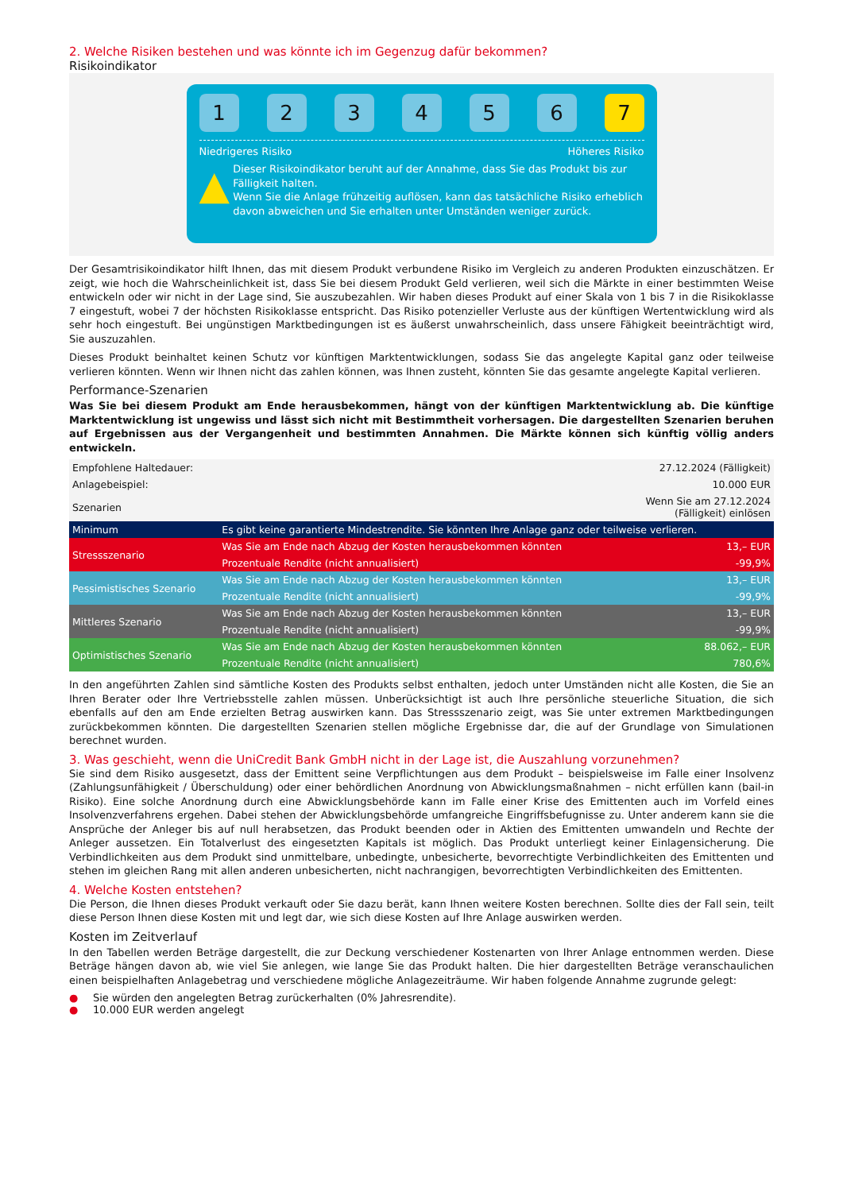2. Welche Risiken bestehen und was könnte ich im Gegenzug dafür bekommen?
Risikoindikator
1 2 3 4 5 6 7
Niedrigeres Risiko Höheres Risiko
▲
Dieser Risikoindikator beruht auf der Annahme, dass Sie das Produkt bis zur Fälligkeit halten.
Wenn Sie die Anlage frühzeitig auflösen, kann das tatsächliche Risiko erheblich davon abweichen und Sie erhalten unter Umständen weniger zurück.
Der Gesamtrisikoindikator hilft Ihnen, das mit diesem Produkt verbundene Risiko im Vergleich zu anderen Produkten einzuschätzen. Er zeigt, wie hoch die Wahrscheinlichkeit ist, dass Sie bei diesem Produkt Geld verlieren, weil sich die Märkte in einer bestimmten Weise entwickeln oder wir nicht in der Lage sind, Sie auszubezahlen. Wir haben dieses Produkt auf einer Skala von 1 bis 7 in die Risikoklasse 7 eingestuft, wobei 7 der höchsten Risikoklasse entspricht. Das Risiko potenzieller Verluste aus der künftigen Wertentwicklung wird als sehr hoch eingestuft. Bei ungünstigen Marktbedingungen ist es äußerst unwahrscheinlich, dass unsere Fähigkeit beeinträchtigt wird, Sie auszuzahlen.
Dieses Produkt beinhaltet keinen Schutz vor künftigen Marktentwicklungen, sodass Sie das angelegte Kapital ganz oder teilweise verlieren könnten. Wenn wir Ihnen nicht das zahlen können, was Ihnen zusteht, könnten Sie das gesamte angelegte Kapital verlieren.
Performance-Szenarien
Was Sie bei diesem Produkt am Ende herausbekommen, hängt von der künftigen Marktentwicklung ab. Die künftige Marktentwicklung ist ungewiss und lässt sich nicht mit Bestimmtheit vorhersagen. Die dargestellten Szenarien beruhen auf Ergebnissen aus der Vergangenheit und bestimmten Annahmen. Die Märkte können sich künftig völlig anders entwickeln.
| Empfohlene Haltedauer: | | 27.12.2024 (Fälligkeit) |
| Anlagebeispiel: | | 10.000 EUR |
| Szenarien | | Wenn Sie am 27.12.2024 (Fälligkeit) einlösen |
| Minimum | Es gibt keine garantierte Mindestrendite. Sie könnten Ihre Anlage ganz oder teilweise verlieren. | |
| Stressszenario | Was Sie am Ende nach Abzug der Kosten herausbekommen könnten | 13,– EUR |
| | Prozentuale Rendite (nicht annualisiert) | -99,9% |
| Pessimistisches Szenario | Was Sie am Ende nach Abzug der Kosten herausbekommen könnten | 13,– EUR |
| | Prozentuale Rendite (nicht annualisiert) | -99,9% |
| Mittleres Szenario | Was Sie am Ende nach Abzug der Kosten herausbekommen könnten | 13,– EUR |
| | Prozentuale Rendite (nicht annualisiert) | -99,9% |
| Optimistisches Szenario | Was Sie am Ende nach Abzug der Kosten herausbekommen könnten | 88.062,– EUR |
| | Prozentuale Rendite (nicht annualisiert) | 780,6% |
In den angeführten Zahlen sind sämtliche Kosten des Produkts selbst enthalten, jedoch unter Umständen nicht alle Kosten, die Sie an Ihren Berater oder Ihre Vertriebsstelle zahlen müssen. Unberücksichtigt ist auch Ihre persönliche steuerliche Situation, die sich ebenfalls auf den am Ende erzielten Betrag auswirken kann. Das Stressszenario zeigt, was Sie unter extremen Marktbedingungen zurückbekommen könnten. Die dargestellten Szenarien stellen mögliche Ergebnisse dar, die auf der Grundlage von Simulationen berechnet wurden.
3. Was geschieht, wenn die UniCredit Bank GmbH nicht in der Lage ist, die Auszahlung vorzunehmen?
Sie sind dem Risiko ausgesetzt, dass der Emittent seine Verpflichtungen aus dem Produkt – beispielsweise im Falle einer Insolvenz (Zahlungsunfähigkeit / Überschuldung) oder einer behördlichen Anordnung von Abwicklungsmaßnahmen – nicht erfüllen kann (bail-in Risiko). Eine solche Anordnung durch eine Abwicklungsbehörde kann im Falle einer Krise des Emittenten auch im Vorfeld eines Insolvenzverfahrens ergehen. Dabei stehen der Abwicklungsbehörde umfangreiche Eingriffsbefugnisse zu. Unter anderem kann sie die Ansprüche der Anleger bis auf null herabsetzen, das Produkt beenden oder in Aktien des Emittenten umwandeln und Rechte der Anleger aussetzen. Ein Totalverlust des eingesetzten Kapitals ist möglich. Das Produkt unterliegt keiner Einlagensicherung. Die Verbindlichkeiten aus dem Produkt sind unmittelbare, unbedingte, unbesicherte, bevorrechtigte Verbindlichkeiten des Emittenten und stehen im gleichen Rang mit allen anderen unbesicherten, nicht nachrangigen, bevorrechtigten Verbindlichkeiten des Emittenten.
4. Welche Kosten entstehen?
Die Person, die Ihnen dieses Produkt verkauft oder Sie dazu berät, kann Ihnen weitere Kosten berechnen. Sollte dies der Fall sein, teilt diese Person Ihnen diese Kosten mit und legt dar, wie sich diese Kosten auf Ihre Anlage auswirken werden.
Kosten im Zeitverlauf
In den Tabellen werden Beträge dargestellt, die zur Deckung verschiedener Kostenarten von Ihrer Anlage entnommen werden. Diese Beträge hängen davon ab, wie viel Sie anlegen, wie lange Sie das Produkt halten. Die hier dargestellten Beträge veranschaulichen einen beispielhaften Anlagebetrag und verschiedene mögliche Anlagezeiträume. Wir haben folgende Annahme zugrunde gelegt:
● Sie würden den angelegten Betrag zurückerhalten (0% Jahresrendite).
● 10.000 EUR werden angelegt